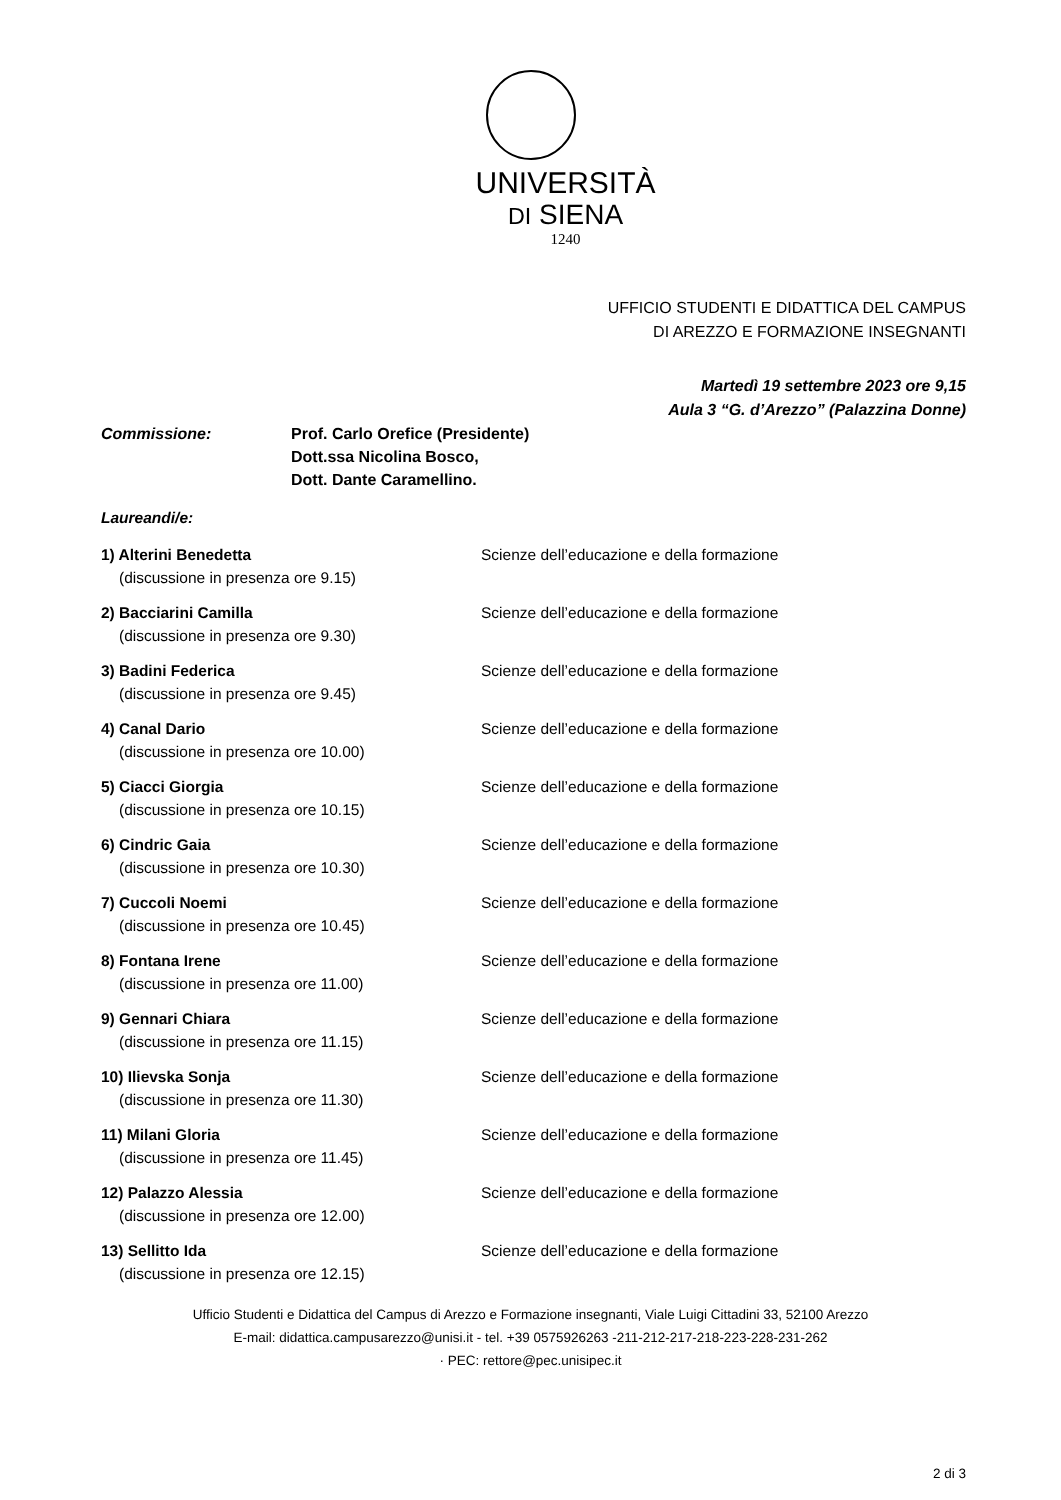UNIVERSITÀ
DI SIENA
1240
UFFICIO STUDENTI E DIDATTICA DEL CAMPUS
DI AREZZO E FORMAZIONE INSEGNANTI
Martedì 19 settembre 2023 ore 9,15
Aula 3 “G. d’Arezzo” (Palazzina Donne)
Commissione: Prof. Carlo Orefice (Presidente)
Dott.ssa Nicolina Bosco,
Dott. Dante Caramellino.
Laureandi/e:
1) Alterini Benedetta
(discussione in presenza ore 9.15)
Scienze dell’educazione e della formazione
2) Bacciarini Camilla
(discussione in presenza ore 9.30)
Scienze dell’educazione e della formazione
3) Badini Federica
(discussione in presenza ore 9.45)
Scienze dell’educazione e della formazione
4) Canal Dario
(discussione in presenza ore 10.00)
Scienze dell’educazione e della formazione
5) Ciacci Giorgia
(discussione in presenza ore 10.15)
Scienze dell’educazione e della formazione
6) Cindric Gaia
(discussione in presenza ore 10.30)
Scienze dell’educazione e della formazione
7) Cuccoli Noemi
(discussione in presenza ore 10.45)
Scienze dell’educazione e della formazione
8) Fontana Irene
(discussione in presenza ore 11.00)
Scienze dell’educazione e della formazione
9) Gennari Chiara
(discussione in presenza ore 11.15)
Scienze dell’educazione e della formazione
10) Ilievska Sonja
(discussione in presenza ore 11.30)
Scienze dell’educazione e della formazione
11) Milani Gloria
(discussione in presenza ore 11.45)
Scienze dell’educazione e della formazione
12) Palazzo Alessia
(discussione in presenza ore 12.00)
Scienze dell’educazione e della formazione
13) Sellitto Ida
(discussione in presenza ore 12.15)
Scienze dell’educazione e della formazione
Ufficio Studenti e Didattica del Campus di Arezzo e Formazione insegnanti, Viale Luigi Cittadini 33, 52100 Arezzo
E-mail: didattica.campusarezzo@unisi.it - tel. +39 0575926263 -211-212-217-218-223-228-231-262
· PEC: rettore@pec.unisipec.it
2 di 3